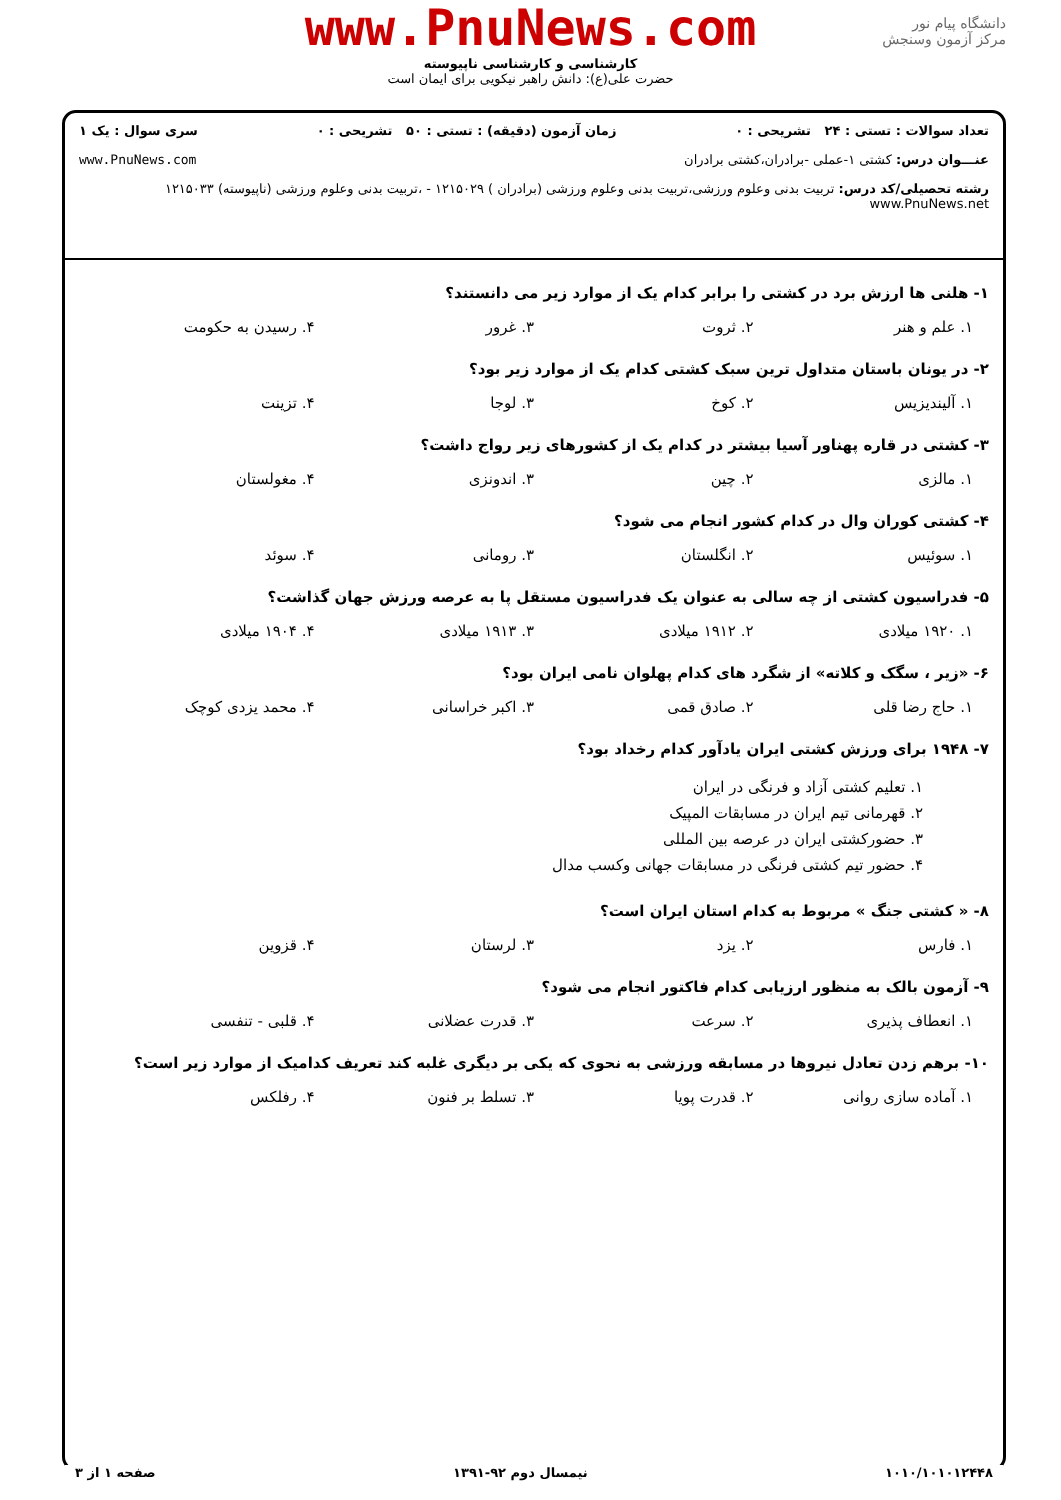دانشگاه پیام نور
مرکز آزمون وسنجش
www.PnuNews.com
کارشناسی و کارشناسی ناپیوسته
حضرت علی(ع): دانش راهبر نیکویی برای ایمان است
تعداد سوالات : تستی : ۲۴ تشریحی : ۰ زمان آزمون (دقیقه) : تستی : ۵۰ تشریحی : ۰ سری سوال : یک ۱
عنـــوان درس: کشتی ۱-عملی -برادران،کشتی برادران www.PnuNews.com
رشته تحصیلی/کد درس: تربیت بدنی وعلوم ورزشی،تربیت بدنی وعلوم ورزشی (برادران ) ۱۲۱۵۰۲۹ - ،تربیت بدنی وعلوم ورزشی (ناپیوسته) ۱۲۱۵۰۳۳ www.PnuNews.net
۱- هلنی ها ارزش برد در کشتی را برابر کدام یک از موارد زیر می دانستند؟
۱. علم و هنر ۲. ثروت ۳. غرور ۴. رسیدن به حکومت
۲- در یونان باستان متداول ترین سبک کشتی کدام یک از موارد زیر بود؟
۱. آلیندیزیس ۲. کوخ ۳. لوجا ۴. تزینت
۳- کشتی در قاره پهناور آسیا بیشتر در کدام یک از کشورهای زیر رواج داشت؟
۱. مالزی ۲. چین ۳. اندونزی ۴. مغولستان
۴- کشتی کوران وال در کدام کشور انجام می شود؟
۱. سوئیس ۲. انگلستان ۳. رومانی ۴. سوئد
۵- فدراسیون کشتی از چه سالی به عنوان یک فدراسیون مستقل پا به عرصه ورزش جهان گذاشت؟
۱. ۱۹۲۰ میلادی ۲. ۱۹۱۲ میلادی ۳. ۱۹۱۳ میلادی ۴. ۱۹۰۴ میلادی
۶- «زیر ، سگک و کلاته» از شگرد های کدام پهلوان نامی ایران بود؟
۱. حاج رضا قلی ۲. صادق قمی ۳. اکبر خراسانی ۴. محمد یزدی کوچک
۷- ۱۹۴۸ برای ورزش کشتی ایران یادآور کدام رخداد بود؟
۱. تعلیم کشتی آزاد و فرنگی در ایران
۲. قهرمانی تیم ایران در مسابقات المپیک
۳. حضورکشتی ایران در عرصه بین المللی
۴. حضور تیم کشتی فرنگی در مسابقات جهانی وکسب مدال
۸- « کشتی جنگ » مربوط به کدام استان ایران است؟
۱. فارس ۲. یزد ۳. لرستان ۴. قزوین
۹- آزمون بالک به منظور ارزیابی کدام فاکتور انجام می شود؟
۱. انعطاف پذیری ۲. سرعت ۳. قدرت عضلانی ۴. قلبی - تنفسی
۱۰- برهم زدن تعادل نیروها در مسابقه ورزشی به نحوی که یکی بر دیگری غلبه کند تعریف کدامیک از موارد زیر است؟
۱. آماده سازی روانی ۲. قدرت پویا ۳. تسلط بر فنون ۴. رفلکس
۱۰۱۰/۱۰۱۰۱۲۴۴۸ نیمسال دوم ۹۲-۱۳۹۱ صفحه ۱ از ۳